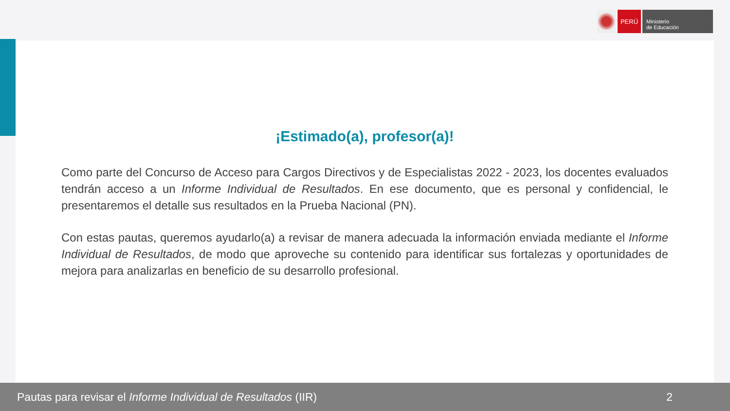PERÚ
Ministerio
de Educación
¡Estimado(a), profesor(a)!
Como parte del Concurso de Acceso para Cargos Directivos y de Especialistas 2022 - 2023, los docentes evaluados tendrán acceso a un Informe Individual de Resultados. En ese documento, que es personal y confidencial, le presentaremos el detalle sus resultados en la Prueba Nacional (PN).
Con estas pautas, queremos ayudarlo(a) a revisar de manera adecuada la información enviada mediante el Informe Individual de Resultados, de modo que aproveche su contenido para identificar sus fortalezas y oportunidades de mejora para analizarlas en beneficio de su desarrollo profesional.
Pautas para revisar el Informe Individual de Resultados (IIR) 2